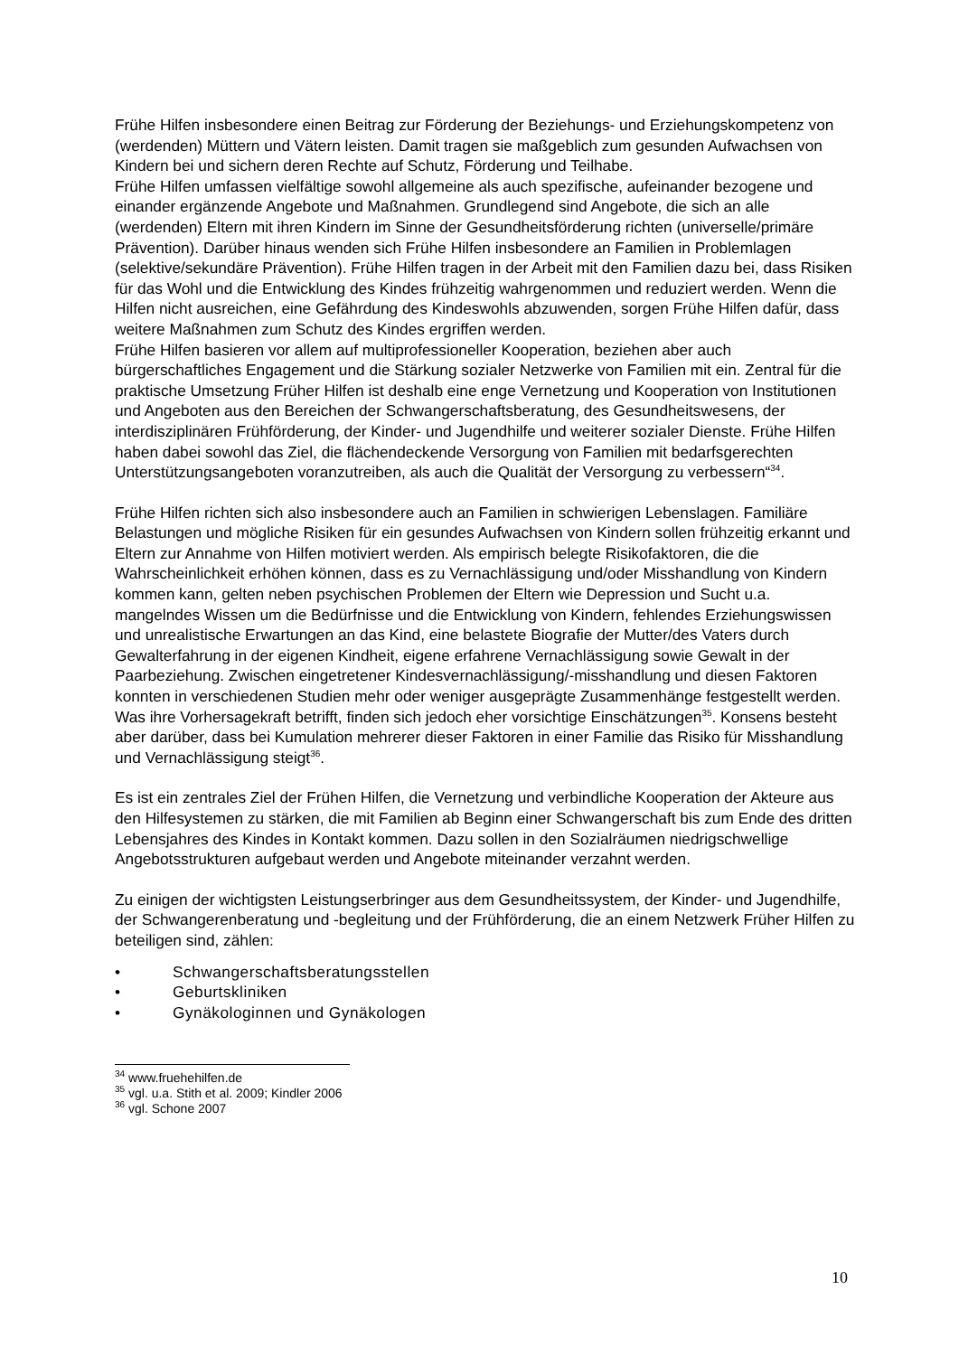Frühe Hilfen insbesondere einen Beitrag zur Förderung der Beziehungs- und Erziehungskompetenz von (werdenden) Müttern und Vätern leisten. Damit tragen sie maßgeblich zum gesunden Aufwachsen von Kindern bei und sichern deren Rechte auf Schutz, Förderung und Teilhabe.
Frühe Hilfen umfassen vielfältige sowohl allgemeine als auch spezifische, aufeinander bezogene und einander ergänzende Angebote und Maßnahmen. Grundlegend sind Angebote, die sich an alle (werdenden) Eltern mit ihren Kindern im Sinne der Gesundheitsförderung richten (universelle/primäre Prävention). Darüber hinaus wenden sich Frühe Hilfen insbesondere an Familien in Problemlagen (selektive/sekundäre Prävention). Frühe Hilfen tragen in der Arbeit mit den Familien dazu bei, dass Risiken für das Wohl und die Entwicklung des Kindes frühzeitig wahrgenommen und reduziert werden. Wenn die Hilfen nicht ausreichen, eine Gefährdung des Kindeswohls abzuwenden, sorgen Frühe Hilfen dafür, dass weitere Maßnahmen zum Schutz des Kindes ergriffen werden.
Frühe Hilfen basieren vor allem auf multiprofessioneller Kooperation, beziehen aber auch bürgerschaftliches Engagement und die Stärkung sozialer Netzwerke von Familien mit ein. Zentral für die praktische Umsetzung Früher Hilfen ist deshalb eine enge Vernetzung und Kooperation von Institutionen und Angeboten aus den Bereichen der Schwangerschaftsberatung, des Gesundheitswesens, der interdisziplinären Frühförderung, der Kinder- und Jugendhilfe und weiterer sozialer Dienste. Frühe Hilfen haben dabei sowohl das Ziel, die flächendeckende Versorgung von Familien mit bedarfsgerechten Unterstützungsangeboten voranzutreiben, als auch die Qualität der Versorgung zu verbessern“<sup>34</sup>.
Frühe Hilfen richten sich also insbesondere auch an Familien in schwierigen Lebenslagen. Familiäre Belastungen und mögliche Risiken für ein gesundes Aufwachsen von Kindern sollen frühzeitig erkannt und Eltern zur Annahme von Hilfen motiviert werden. Als empirisch belegte Risikofaktoren, die die Wahrscheinlichkeit erhöhen können, dass es zu Vernachlässigung und/oder Misshandlung von Kindern kommen kann, gelten neben psychischen Problemen der Eltern wie Depression und Sucht u.a. mangelndes Wissen um die Bedürfnisse und die Entwicklung von Kindern, fehlendes Erziehungswissen und unrealistische Erwartungen an das Kind, eine belastete Biografie der Mutter/des Vaters durch Gewalterfahrung in der eigenen Kindheit, eigene erfahrene Vernachlässigung sowie Gewalt in der Paarbeziehung. Zwischen eingetretener Kindesvernachlässigung/-misshandlung und diesen Faktoren konnten in verschiedenen Studien mehr oder weniger ausgeprägte Zusammenhänge festgestellt werden. Was ihre Vorhersagekraft betrifft, finden sich jedoch eher vorsichtige Einschätzungen<sup>35</sup>. Konsens besteht aber darüber, dass bei Kumulation mehrerer dieser Faktoren in einer Familie das Risiko für Misshandlung und Vernachlässigung steigt<sup>36</sup>.
Es ist ein zentrales Ziel der Frühen Hilfen, die Vernetzung und verbindliche Kooperation der Akteure aus den Hilfesystemen zu stärken, die mit Familien ab Beginn einer Schwangerschaft bis zum Ende des dritten Lebensjahres des Kindes in Kontakt kommen. Dazu sollen in den Sozialräumen niedrigschwellige Angebotsstrukturen aufgebaut werden und Angebote miteinander verzahnt werden.
Zu einigen der wichtigsten Leistungserbringer aus dem Gesundheitssystem, der Kinder- und Jugendhilfe, der Schwangerenberatung und -begleitung und der Frühförderung, die an einem Netzwerk Früher Hilfen zu beteiligen sind, zählen:
• Schwangerschaftsberatungsstellen
• Geburtskliniken
• Gynäkologinnen und Gynäkologen
<sup>34</sup> www.fruehehilfen.de
<sup>35</sup> vgl. u.a. Stith et al. 2009; Kindler 2006
<sup>36</sup> vgl. Schone 2007
10